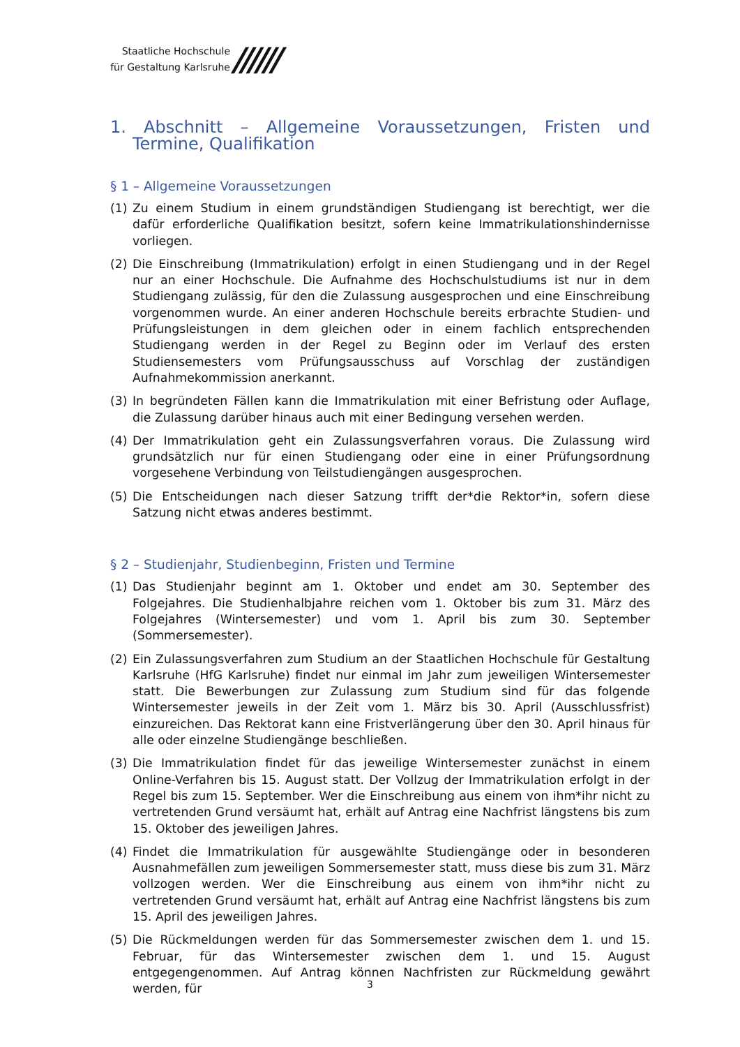Staatliche Hochschule
für Gestaltung Karlsruhe
//////
1. Abschnitt – Allgemeine Voraussetzungen, Fristen und Termine, Qualifikation
§ 1 – Allgemeine Voraussetzungen
(1) Zu einem Studium in einem grundständigen Studiengang ist berechtigt, wer die dafür erforderliche Qualifikation besitzt, sofern keine Immatrikulationshindernisse vorliegen.
(2) Die Einschreibung (Immatrikulation) erfolgt in einen Studiengang und in der Regel nur an einer Hochschule. Die Aufnahme des Hochschulstudiums ist nur in dem Studiengang zulässig, für den die Zulassung ausgesprochen und eine Einschreibung vorgenommen wurde. An einer anderen Hochschule bereits erbrachte Studien- und Prüfungsleistungen in dem gleichen oder in einem fachlich entsprechenden Studiengang werden in der Regel zu Beginn oder im Verlauf des ersten Studiensemesters vom Prüfungsausschuss auf Vorschlag der zuständigen Aufnahmekommission anerkannt.
(3) In begründeten Fällen kann die Immatrikulation mit einer Befristung oder Auflage, die Zulassung darüber hinaus auch mit einer Bedingung versehen werden.
(4) Der Immatrikulation geht ein Zulassungsverfahren voraus. Die Zulassung wird grundsätzlich nur für einen Studiengang oder eine in einer Prüfungsordnung vorgesehene Verbindung von Teilstudiengängen ausgesprochen.
(5) Die Entscheidungen nach dieser Satzung trifft der*die Rektor*in, sofern diese Satzung nicht etwas anderes bestimmt.
§ 2 – Studienjahr, Studienbeginn, Fristen und Termine
(1) Das Studienjahr beginnt am 1. Oktober und endet am 30. September des Folgejahres. Die Studienhalbjahre reichen vom 1. Oktober bis zum 31. März des Folgejahres (Wintersemester) und vom 1. April bis zum 30. September (Sommersemester).
(2) Ein Zulassungsverfahren zum Studium an der Staatlichen Hochschule für Gestaltung Karlsruhe (HfG Karlsruhe) findet nur einmal im Jahr zum jeweiligen Wintersemester statt. Die Bewerbungen zur Zulassung zum Studium sind für das folgende Wintersemester jeweils in der Zeit vom 1. März bis 30. April (Ausschlussfrist) einzureichen. Das Rektorat kann eine Fristverlängerung über den 30. April hinaus für alle oder einzelne Studiengänge beschließen.
(3) Die Immatrikulation findet für das jeweilige Wintersemester zunächst in einem Online-Verfahren bis 15. August statt. Der Vollzug der Immatrikulation erfolgt in der Regel bis zum 15. September. Wer die Einschreibung aus einem von ihm*ihr nicht zu vertretenden Grund versäumt hat, erhält auf Antrag eine Nachfrist längstens bis zum 15. Oktober des jeweiligen Jahres.
(4) Findet die Immatrikulation für ausgewählte Studiengänge oder in besonderen Ausnahmefällen zum jeweiligen Sommersemester statt, muss diese bis zum 31. März vollzogen werden. Wer die Einschreibung aus einem von ihm*ihr nicht zu vertretenden Grund versäumt hat, erhält auf Antrag eine Nachfrist längstens bis zum 15. April des jeweiligen Jahres.
(5) Die Rückmeldungen werden für das Sommersemester zwischen dem 1. und 15. Februar, für das Wintersemester zwischen dem 1. und 15. August entgegengenommen. Auf Antrag können Nachfristen zur Rückmeldung gewährt werden, für
3